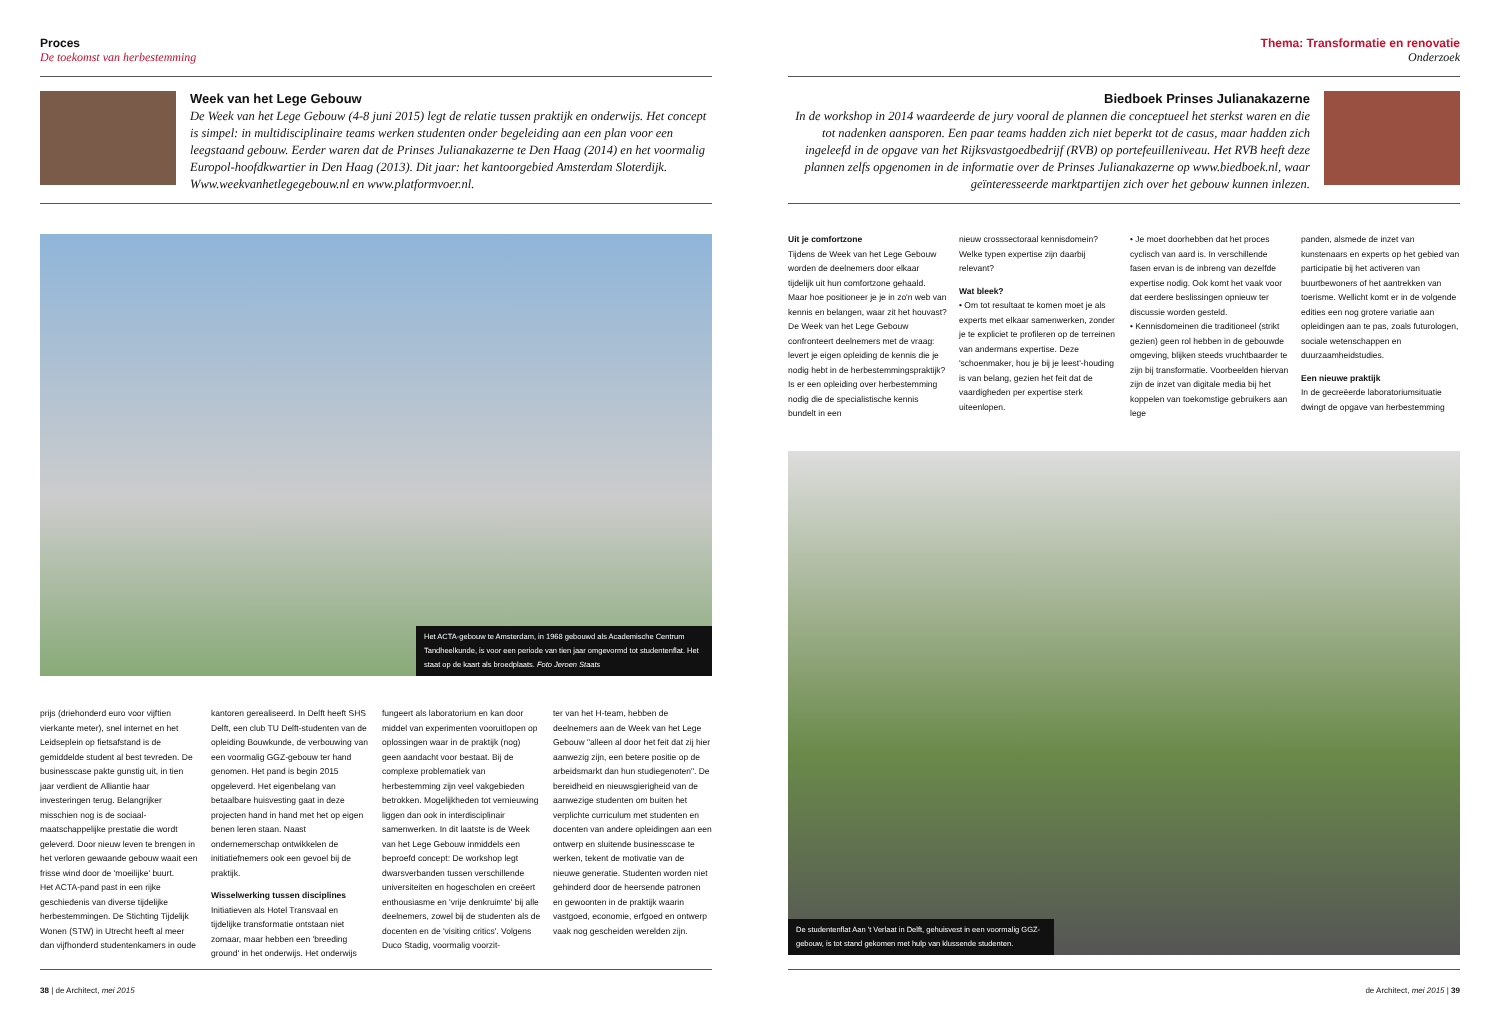Proces
De toekomst van herbestemming
Week van het Lege Gebouw
De Week van het Lege Gebouw (4-8 juni 2015) legt de relatie tussen praktijk en onderwijs. Het concept is simpel: in multidisciplinaire teams werken studenten onder begeleiding aan een plan voor een leegstaand gebouw. Eerder waren dat de Prinses Julianakazerne te Den Haag (2014) en het voormalig Europol-hoofdkwartier in Den Haag (2013). Dit jaar: het kantoorgebied Amsterdam Sloterdijk. Www.weekvanhetlegegebouw.nl en www.platformvoer.nl.
Het ACTA-gebouw te Amsterdam, in 1968 gebouwd als Academische Centrum Tandheelkunde, is voor een periode van tien jaar omgevormd tot studentenflat. Het staat op de kaart als broedplaats. Foto Jeroen Staats
prijs (driehonderd euro voor vijftien vierkante meter), snel internet en het Leidseplein op fietsafstand is de gemiddelde student al best tevreden. De businesscase pakte gunstig uit, in tien jaar verdient de Alliantie haar investeringen terug. Belangrijker misschien nog is de sociaal-maatschappelijke prestatie die wordt geleverd. Door nieuw leven te brengen in het verloren gewaande gebouw waait een frisse wind door de 'moeilijke' buurt.
Het ACTA-pand past in een rijke geschiedenis van diverse tijdelijke herbestemmingen. De Stichting Tijdelijk Wonen (STW) in Utrecht heeft al meer dan vijfhonderd studentenkamers in oude
kantoren gerealiseerd. In Delft heeft SHS Delft, een club TU Delft-studenten van de opleiding Bouwkunde, de verbouwing van een voormalig GGZ-gebouw ter hand genomen. Het pand is begin 2015 opgeleverd. Het eigenbelang van betaalbare huisvesting gaat in deze projecten hand in hand met het op eigen benen leren staan. Naast ondernemerschap ontwikkelen de initiatiefnemers ook een gevoel bij de praktijk.
Wisselwerking tussen disciplines
Initiatieven als Hotel Transvaal en tijdelijke transformatie ontstaan niet zomaar, maar hebben een 'breeding ground' in het onderwijs. Het onderwijs
fungeert als laboratorium en kan door middel van experimenten vooruitlopen op oplossingen waar in de praktijk (nog) geen aandacht voor bestaat. Bij de complexe problematiek van herbestemming zijn veel vakgebieden betrokken. Mogelijkheden tot vernieuwing liggen dan ook in interdisciplinair samenwerken. In dit laatste is de Week van het Lege Gebouw inmiddels een beproefd concept: De workshop legt dwarsverbanden tussen verschillende universiteiten en hogescholen en creëert enthousiasme en 'vrije denkruimte' bij alle deelnemers, zowel bij de studenten als de docenten en de 'visiting critics'. Volgens Duco Stadig, voormalig voorzit-
ter van het H-team, hebben de deelnemers aan de Week van het Lege Gebouw "alleen al door het feit dat zij hier aanwezig zijn, een betere positie op de arbeidsmarkt dan hun studiegenoten". De bereidheid en nieuwsgierigheid van de aanwezige studenten om buiten het verplichte curriculum met studenten en docenten van andere opleidingen aan een ontwerp en sluitende businesscase te werken, tekent de motivatie van de nieuwe generatie. Studenten worden niet gehinderd door de heersende patronen en gewoonten in de praktijk waarin vastgoed, economie, erfgoed en ontwerp vaak nog gescheiden werelden zijn.
38 | de Architect, mei 2015
Thema: Transformatie en renovatie
Onderzoek
Biedboek Prinses Julianakazerne
In de workshop in 2014 waardeerde de jury vooral de plannen die conceptueel het sterkst waren en die tot nadenken aansporen. Een paar teams hadden zich niet beperkt tot de casus, maar hadden zich ingeleefd in de opgave van het Rijksvastgoedbedrijf (RVB) op portefeuilleniveau. Het RVB heeft deze plannen zelfs opgenomen in de informatie over de Prinses Julianakazerne op www.biedboek.nl, waar geïnteresseerde marktpartijen zich over het gebouw kunnen inlezen.
Uit je comfortzone
Tijdens de Week van het Lege Gebouw worden de deelnemers door elkaar tijdelijk uit hun comfortzone gehaald. Maar hoe positioneer je je in zo'n web van kennis en belangen, waar zit het houvast? De Week van het Lege Gebouw confronteert deelnemers met de vraag: levert je eigen opleiding de kennis die je nodig hebt in de herbestemmingspraktijk? Is er een opleiding over herbestemming nodig die de specialistische kennis bundelt in een
nieuw crosssectoraal kennisdomein? Welke typen expertise zijn daarbij relevant?
Wat bleek?
• Om tot resultaat te komen moet je als experts met elkaar samenwerken, zonder je te expliciet te profileren op de terreinen van andermans expertise. Deze 'schoenmaker, hou je bij je leest'-houding is van belang, gezien het feit dat de vaardigheden per expertise sterk uiteenlopen.
• Je moet doorhebben dat het proces cyclisch van aard is. In verschillende fasen ervan is de inbreng van dezelfde expertise nodig. Ook komt het vaak voor dat eerdere beslissingen opnieuw ter discussie worden gesteld.
• Kennisdomeinen die traditioneel (strikt gezien) geen rol hebben in de gebouwde omgeving, blijken steeds vruchtbaarder te zijn bij transformatie. Voorbeelden hiervan zijn de inzet van digitale media bij het koppelen van toekomstige gebruikers aan lege
panden, alsmede de inzet van kunstenaars en experts op het gebied van participatie bij het activeren van buurtbewoners of het aantrekken van toerisme. Wellicht komt er in de volgende edities een nog grotere variatie aan opleidingen aan te pas, zoals futurologen, sociale wetenschappen en duurzaamheidstudies.
Een nieuwe praktijk
In de gecreëerde laboratoriumsituatie dwingt de opgave van herbestemming
De studentenflat Aan 't Verlaat in Delft, gehuisvest in een voormalig GGZ-gebouw, is tot stand gekomen met hulp van klussende studenten.
de Architect, mei 2015 | 39